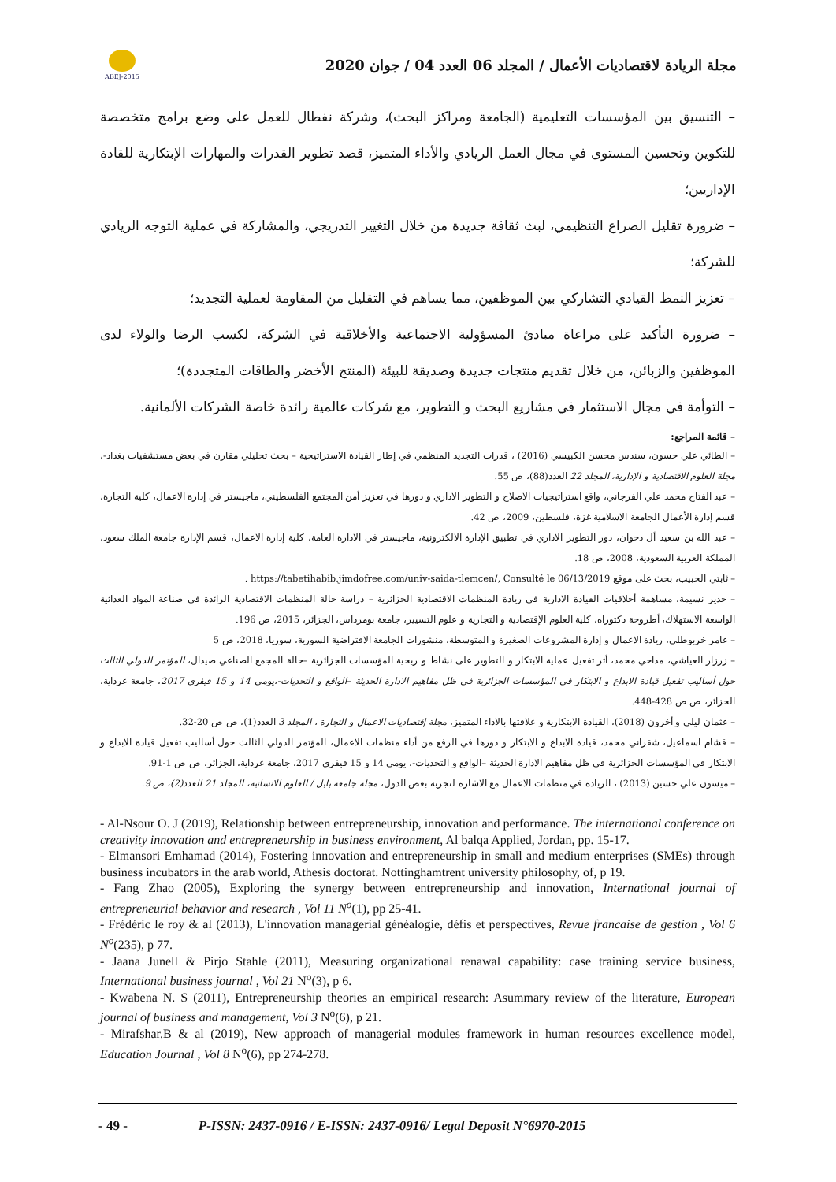ABEJ-2015
مجلة الريادة لاقتصاديات الأعمال / المجلد 06 العدد 04 / جوان 2020
– التنسيق بين المؤسسات التعليمية (الجامعة ومراكز البحث)، وشركة نفطال للعمل على وضع برامج متخصصة للتكوين وتحسين المستوى في مجال العمل الريادي والأداء المتميز، قصد تطوير القدرات والمهارات الإبتكارية للقادة الإداريين؛
– ضرورة تقليل الصراع التنظيمي، لبث ثقافة جديدة من خلال التغيير التدريجي، والمشاركة في عملية التوجه الريادي للشركة؛
– تعزيز النمط القيادي التشاركي بين الموظفين، مما يساهم في التقليل من المقاومة لعملية التجديد؛
– ضرورة التأكيد على مراعاة مبادئ المسؤولية الاجتماعية والأخلاقية في الشركة، لكسب الرضا والولاء لدى الموظفين والزبائن، من خلال تقديم منتجات جديدة وصديقة للبيئة (المنتج الأخضر والطاقات المتجددة)؛
– التوأمة في مجال الاستثمار في مشاريع البحث و التطوير، مع شركات عالمية رائدة خاصة الشركات الألمانية.
– قائمة المراجع:
– الطائي علي حسون، سندس محسن الكبيسي (2016) ، قدرات التجديد المنظمي في إطار القيادة الاستراتيجية – بحث تحليلي مقارن في بعض مستشفيات بغداد-، مجلة العلوم الاقتصادية و الإدارية، المجلد 22 العدد(88)، ص 55.
– عبد الفتاح محمد علي الفرجاني، واقع استراتيجيات الاصلاح و التطوير الاداري و دورها في تعزيز أمن المجتمع الفلسطيني، ماجيستر في إدارة الاعمال، كلية التجارة، قسم إدارة الأعمال الجامعة الاسلامية غزة، فلسطين، 2009، ص 42.
– عبد الله بن سعيد أل دحوان، دور التطوير الاداري في تطبيق الإدارة الالكترونية، ماجيستر في الادارة العامة، كلية إدارة الاعمال، قسم الإدارة جامعة الملك سعود، المملكة العربية السعودية، 2008، ص 18.
– ثابتي الحبيب، بحث على موقع https://tabetihabib.jimdofree.com/univ-saida-tlemcen/, Consulté le 06/13/2019 .
– خدير نسيمة، مساهمة أخلاقيات القيادة الادارية في ريادة المنظمات الاقتصادية الجزائرية – دراسة حالة المنظمات الاقتصادية الرائدة في صناعة المواد الغذائية الواسعة الاستهلاك، أطروحة دكتوراه، كلية العلوم الإقتصادية و التجارية و علوم التسيير، جامعة بومرداس، الجزائر، 2015، ص 196.
– عامر خربوطلي، ريادة الاعمال و إدارة المشروعات الصغيرة و المتوسطة، منشورات الجامعة الافتراضية السورية، سوريا، 2018، ص 5
– زرزار العياشي، مداحي محمد، أثر تفعيل عملية الابتكار و التطوير على نشاط و ربحية المؤسسات الجزائرية –حالة المجمع الصناعي صيدال، المؤتمر الدولي الثالث حول أساليب تفعيل قيادة الابداع و الابتكار في المؤسسات الجزائرية في ظل مفاهيم الادارة الحديثة –الواقع و التحديات-،يومي 14 و 15 فيفري 2017، جامعة غرداية، الجزائر، ص ص 428-448.
– عثمان ليلى و أخرون (2018)، القيادة الابتكارية و علاقتها بالاداء المتميز، مجلة إقتصاديات الاعمال و التجارة ، المجلد 3 العدد(1)، ص ص 20-32.
– قشام اسماعيل، شقراني محمد، قيادة الابداع و الابتكار و دورها في الرفع من أداء منظمات الاعمال، المؤتمر الدولي الثالث حول أساليب تفعيل قيادة الابداع و الابتكار في المؤسسات الجزائرية في ظل مفاهيم الادارة الحديثة –الواقع و التحديات-، يومي 14 و 15 فيفري 2017، جامعة غرداية، الجزائر، ص ص 1-91.
– ميسون علي حسين (2013) ، الريادة في منظمات الاعمال مع الاشارة لتجربة بعض الدول، مجلة جامعة بابل / العلوم الانسانية، المجلد 21 العدد(2)، ص 9.
- Al-Nsour O. J (2019), Relationship between entrepreneurship, innovation and performance. The international conference on creativity innovation and entrepreneurship in business environment, Al balqa Applied, Jordan, pp. 15-17.
- Elmansori Emhamad (2014), Fostering innovation and entrepreneurship in small and medium enterprises (SMEs) through business incubators in the arab world, Athesis doctorat. Nottinghamtrent university philosophy, of, p 19.
- Fang Zhao (2005), Exploring the synergy between entrepreneurship and innovation, International journal of entrepreneurial behavior and research , Vol 11 N<sup>o</sup>(1), pp 25-41.
- Frédéric le roy & al (2013), L'innovation managerial généalogie, défis et perspectives, Revue francaise de gestion , Vol 6 N<sup>o</sup>(235), p 77.
- Jaana Junell & Pirjo Stahle (2011), Measuring organizational renawal capability: case training service business, International business journal , Vol 21 N<sup>o</sup>(3), p 6.
- Kwabena N. S (2011), Entrepreneurship theories an empirical research: Asummary review of the literature, European journal of business and management, Vol 3 N<sup>o</sup>(6), p 21.
- Mirafshar.B & al (2019), New approach of managerial modules framework in human resources excellence model, Education Journal , Vol 8 N<sup>o</sup>(6), pp 274-278.
- 49 - P-ISSN: 2437-0916 / E-ISSN: 2437-0916/ Legal Deposit N°6970-2015